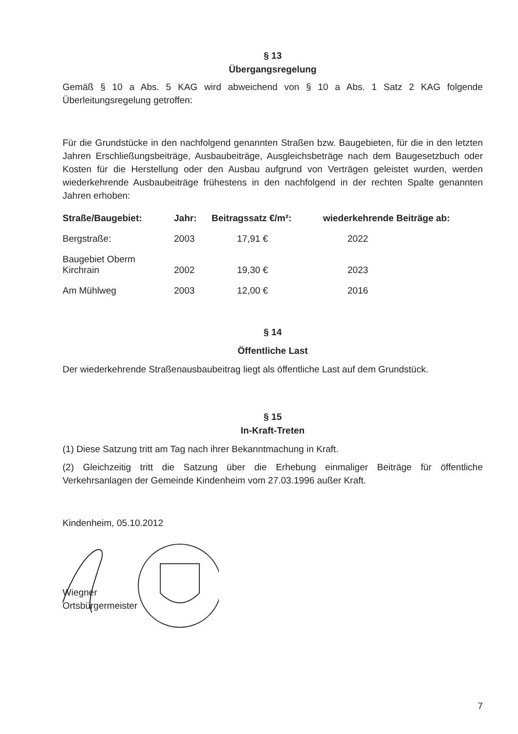§ 13
Übergangsregelung
Gemäß § 10 a Abs. 5 KAG wird abweichend von § 10 a Abs. 1 Satz 2 KAG folgende Überleitungsregelung getroffen:
Für die Grundstücke in den nachfolgend genannten Straßen bzw. Baugebieten, für die in den letzten Jahren Erschließungsbeiträge, Ausbaubeiträge, Ausgleichsbeträge nach dem Baugesetzbuch oder Kosten für die Herstellung oder den Ausbau aufgrund von Verträgen geleistet wurden, werden wiederkehrende Ausbaubeiträge frühestens in den nachfolgend in der rechten Spalte genannten Jahren erhoben:
| Straße/Baugebiet: | Jahr: | Beitragssatz €/m²: | wiederkehrende Beiträge ab: |
| --- | --- | --- | --- |
| Bergstraße: | 2003 | 17,91 € | 2022 |
| Baugebiet Oberm Kirchrain | 2002 | 19,30 € | 2023 |
| Am Mühlweg | 2003 | 12,00 € | 2016 |
§ 14
Öffentliche Last
Der wiederkehrende Straßenausbaubeitrag liegt als öffentliche Last auf dem Grundstück.
§ 15
In-Kraft-Treten
(1) Diese Satzung tritt am Tag nach ihrer Bekanntmachung in Kraft.
(2) Gleichzeitig tritt die Satzung über die Erhebung einmaliger Beiträge für öffentliche Verkehrsanlagen der Gemeinde Kindenheim vom 27.03.1996 außer Kraft.
Kindenheim, 05.10.2012
Wiegner
Ortsbürgermeister
7